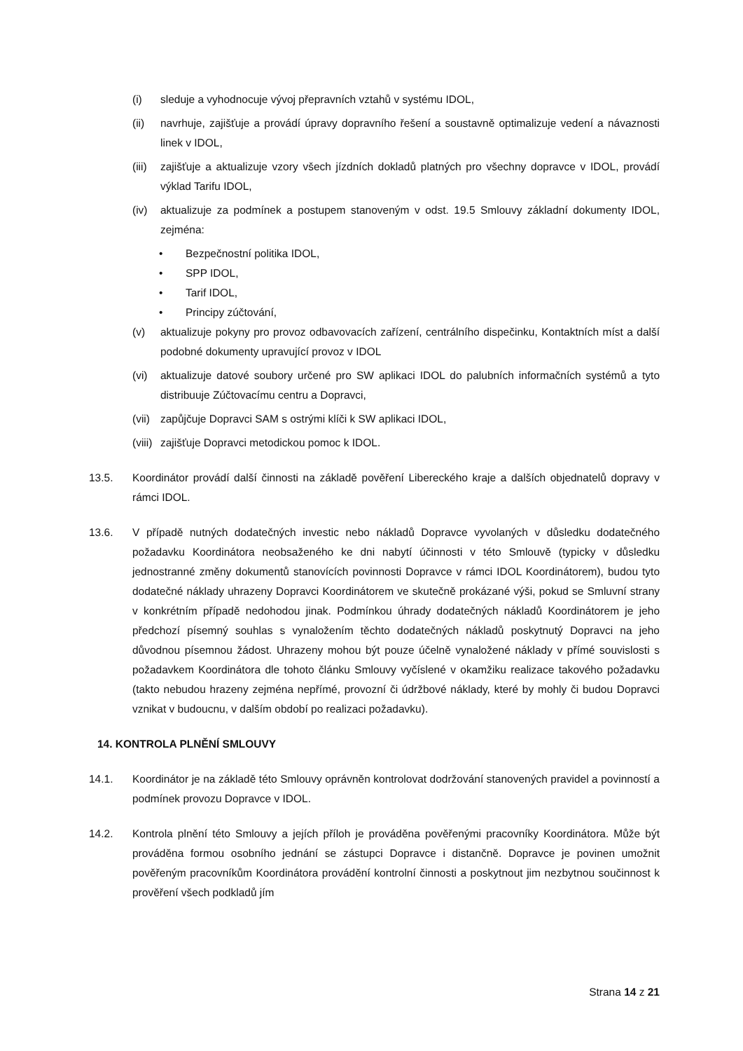(i) sleduje a vyhodnocuje vývoj přepravních vztahů v systému IDOL,
(ii) navrhuje, zajišťuje a provádí úpravy dopravního řešení a soustavně optimalizuje vedení a návaznosti linek v IDOL,
(iii) zajišťuje a aktualizuje vzory všech jízdních dokladů platných pro všechny dopravce v IDOL, provádí výklad Tarifu IDOL,
(iv) aktualizuje za podmínek a postupem stanoveným v odst. 19.5 Smlouvy základní dokumenty IDOL, zejména:
• Bezpečnostní politika IDOL,
• SPP IDOL,
• Tarif IDOL,
• Principy zúčtování,
(v) aktualizuje pokyny pro provoz odbavovacích zařízení, centrálního dispečinku, Kontaktních míst a další podobné dokumenty upravující provoz v IDOL
(vi) aktualizuje datové soubory určené pro SW aplikaci IDOL do palubních informačních systémů a tyto distribuuje Zúčtovacímu centru a Dopravci,
(vii) zapůjčuje Dopravci SAM s ostrými klíči k SW aplikaci IDOL,
(viii) zajišťuje Dopravci metodickou pomoc k IDOL.
13.5. Koordinátor provádí další činnosti na základě pověření Libereckého kraje a dalších objednatelů dopravy v rámci IDOL.
13.6. V případě nutných dodatečných investic nebo nákladů Dopravce vyvolaných v důsledku dodatečného požadavku Koordinátora neobsaženého ke dni nabytí účinnosti v této Smlouvě (typicky v důsledku jednostranné změny dokumentů stanovících povinnosti Dopravce v rámci IDOL Koordinátorem), budou tyto dodatečné náklady uhrazeny Dopravci Koordinátorem ve skutečně prokázané výši, pokud se Smluvní strany v konkrétním případě nedohodou jinak. Podmínkou úhrady dodatečných nákladů Koordinátorem je jeho předchozí písemný souhlas s vynaložením těchto dodatečných nákladů poskytnutý Dopravci na jeho důvodnou písemnou žádost. Uhrazeny mohou být pouze účelně vynaložené náklady v přímé souvislosti s požadavkem Koordinátora dle tohoto článku Smlouvy vyčíslené v okamžiku realizace takového požadavku (takto nebudou hrazeny zejména nepřímé, provozní či údržbové náklady, které by mohly či budou Dopravci vznikat v budoucnu, v dalším období po realizaci požadavku).
14. KONTROLA PLNĚNÍ SMLOUVY
14.1. Koordinátor je na základě této Smlouvy oprávněn kontrolovat dodržování stanovených pravidel a povinností a podmínek provozu Dopravce v IDOL.
14.2. Kontrola plnění této Smlouvy a jejích příloh je prováděna pověřenými pracovníky Koordinátora. Může být prováděna formou osobního jednání se zástupci Dopravce i distančně. Dopravce je povinen umožnit pověřeným pracovníkům Koordinátora provádění kontrolní činnosti a poskytnout jim nezbytnou součinnost k prověření všech podkladů jím
Strana 14 z 21